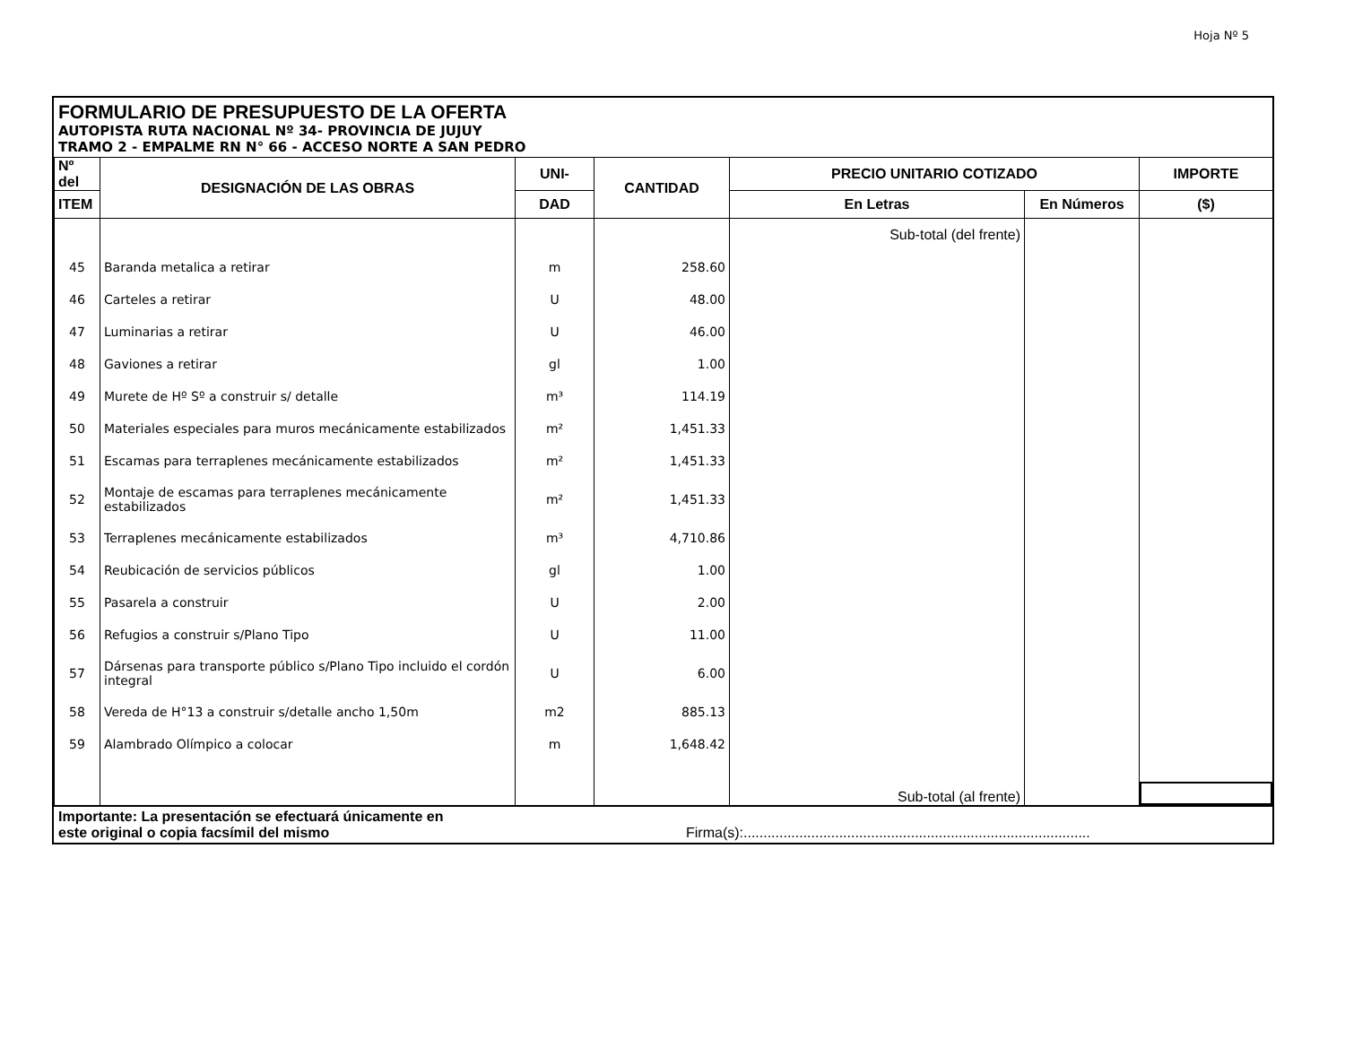Hoja Nº 5
FORMULARIO DE PRESUPUESTO DE LA OFERTA
AUTOPISTA RUTA NACIONAL Nº 34- PROVINCIA DE JUJUY
TRAMO 2 - EMPALME RN N° 66 - ACCESO NORTE A SAN PEDRO
| Nº del | DESIGNACIÓN DE LAS OBRAS | UNI- | CANTIDAD | PRECIO UNITARIO COTIZADO | | IMPORTE |
| --- | --- | --- | --- | --- | --- | --- |
| ITEM | | DAD | | En Letras | En Números | ($) |
| | | | | Sub-total (del frente) | | |
| 45 | Baranda metalica a retirar | m | 258.60 | | | |
| 46 | Carteles a retirar | U | 48.00 | | | |
| 47 | Luminarias a retirar | U | 46.00 | | | |
| 48 | Gaviones a retirar | gl | 1.00 | | | |
| 49 | Murete de Hº Sº a construir s/ detalle | m³ | 114.19 | | | |
| 50 | Materiales especiales para muros mecánicamente estabilizados | m² | 1,451.33 | | | |
| 51 | Escamas para terraplenes mecánicamente estabilizados | m² | 1,451.33 | | | |
| 52 | Montaje de escamas para terraplenes mecánicamente estabilizados | m² | 1,451.33 | | | |
| 53 | Terraplenes mecánicamente estabilizados | m³ | 4,710.86 | | | |
| 54 | Reubicación de servicios públicos | gl | 1.00 | | | |
| 55 | Pasarela a construir | U | 2.00 | | | |
| 56 | Refugios a construir s/Plano Tipo | U | 11.00 | | | |
| 57 | Dársenas para transporte público s/Plano Tipo incluido el cordón integral | U | 6.00 | | | |
| 58 | Vereda de H°13 a construir s/detalle ancho 1,50m | m2 | 885.13 | | | |
| 59 | Alambrado Olímpico a colocar | m | 1,648.42 | | | |
| | | | | Sub-total (al frente) | | |
Importante: La presentación se efectuará únicamente en
este original o copia facsímil del mismo
Firma(s):.......................................................................................